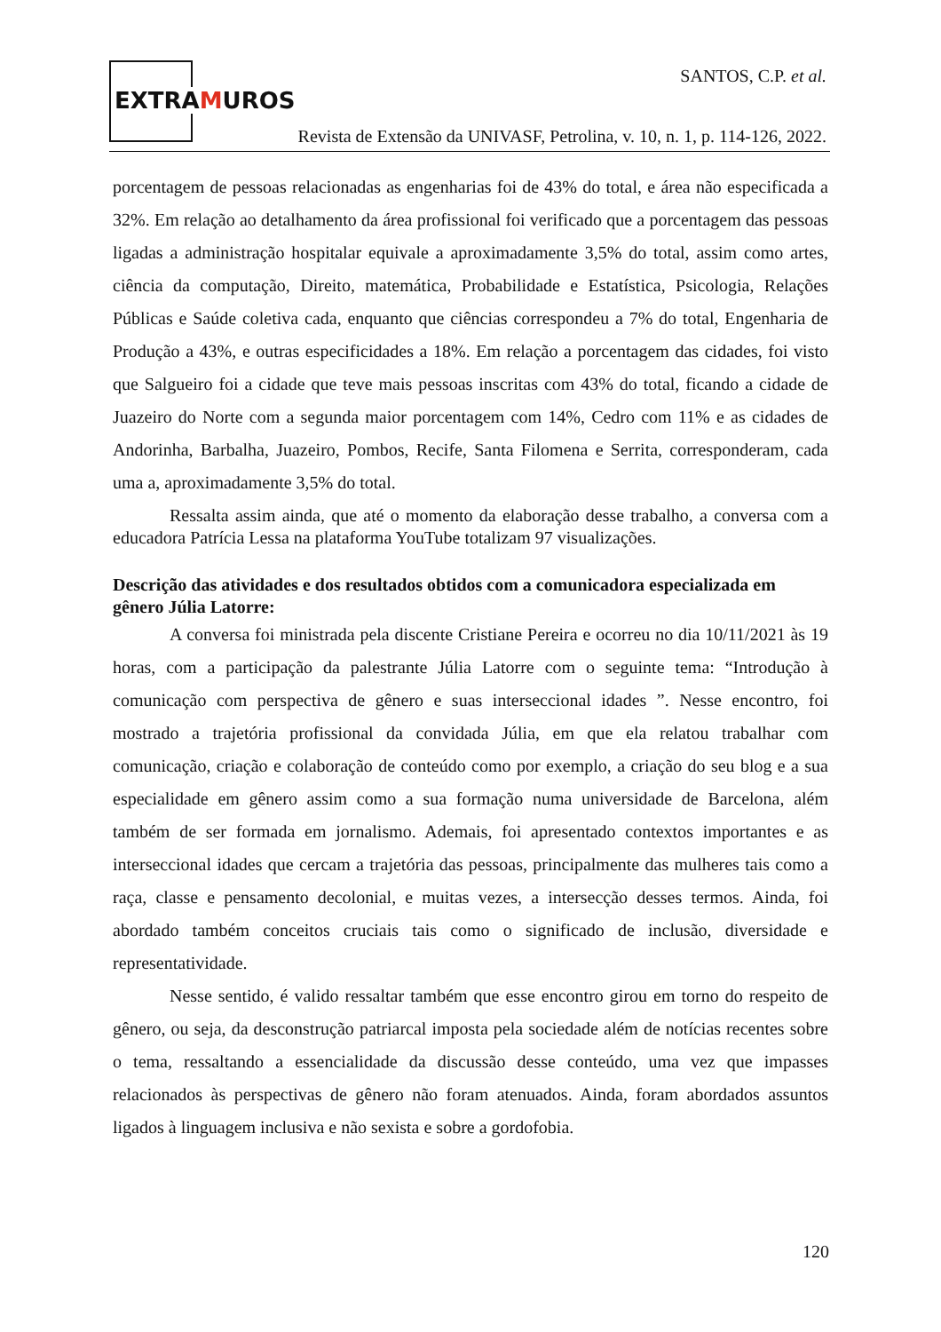EXTRAMUROS
SANTOS, C.P. et al.
Revista de Extensão da UNIVASF, Petrolina, v. 10, n. 1, p. 114-126, 2022.
porcentagem de pessoas relacionadas as engenharias foi de 43% do total, e área não especificada a 32%. Em relação ao detalhamento da área profissional foi verificado que a porcentagem das pessoas ligadas a administração hospitalar equivale a aproximadamente 3,5% do total, assim como artes, ciência da computação, Direito, matemática, Probabilidade e Estatística, Psicologia, Relações Públicas e Saúde coletiva cada, enquanto que ciências correspondeu a 7% do total, Engenharia de Produção a 43%, e outras especificidades a 18%. Em relação a porcentagem das cidades, foi visto que Salgueiro foi a cidade que teve mais pessoas inscritas com 43% do total, ficando a cidade de Juazeiro do Norte com a segunda maior porcentagem com 14%, Cedro com 11% e as cidades de Andorinha, Barbalha, Juazeiro, Pombos, Recife, Santa Filomena e Serrita, corresponderam, cada uma a, aproximadamente 3,5% do total.
Ressalta assim ainda, que até o momento da elaboração desse trabalho, a conversa com a educadora Patrícia Lessa na plataforma YouTube totalizam 97 visualizações.
Descrição das atividades e dos resultados obtidos com a comunicadora especializada em gênero Júlia Latorre:
A conversa foi ministrada pela discente Cristiane Pereira e ocorreu no dia 10/11/2021 às 19 horas, com a participação da palestrante Júlia Latorre com o seguinte tema: “Introdução à comunicação com perspectiva de gênero e suas interseccional idades ”. Nesse encontro, foi mostrado a trajetória profissional da convidada Júlia, em que ela relatou trabalhar com comunicação, criação e colaboração de conteúdo como por exemplo, a criação do seu blog e a sua especialidade em gênero assim como a sua formação numa universidade de Barcelona, além também de ser formada em jornalismo. Ademais, foi apresentado contextos importantes e as interseccional idades que cercam a trajetória das pessoas, principalmente das mulheres tais como a raça, classe e pensamento decolonial, e muitas vezes, a intersecção desses termos. Ainda, foi abordado também conceitos cruciais tais como o significado de inclusão, diversidade e representatividade.
Nesse sentido, é valido ressaltar também que esse encontro girou em torno do respeito de gênero, ou seja, da desconstrução patriarcal imposta pela sociedade além de notícias recentes sobre o tema, ressaltando a essencialidade da discussão desse conteúdo, uma vez que impasses relacionados às perspectivas de gênero não foram atenuados. Ainda, foram abordados assuntos ligados à linguagem inclusiva e não sexista e sobre a gordofobia.
120